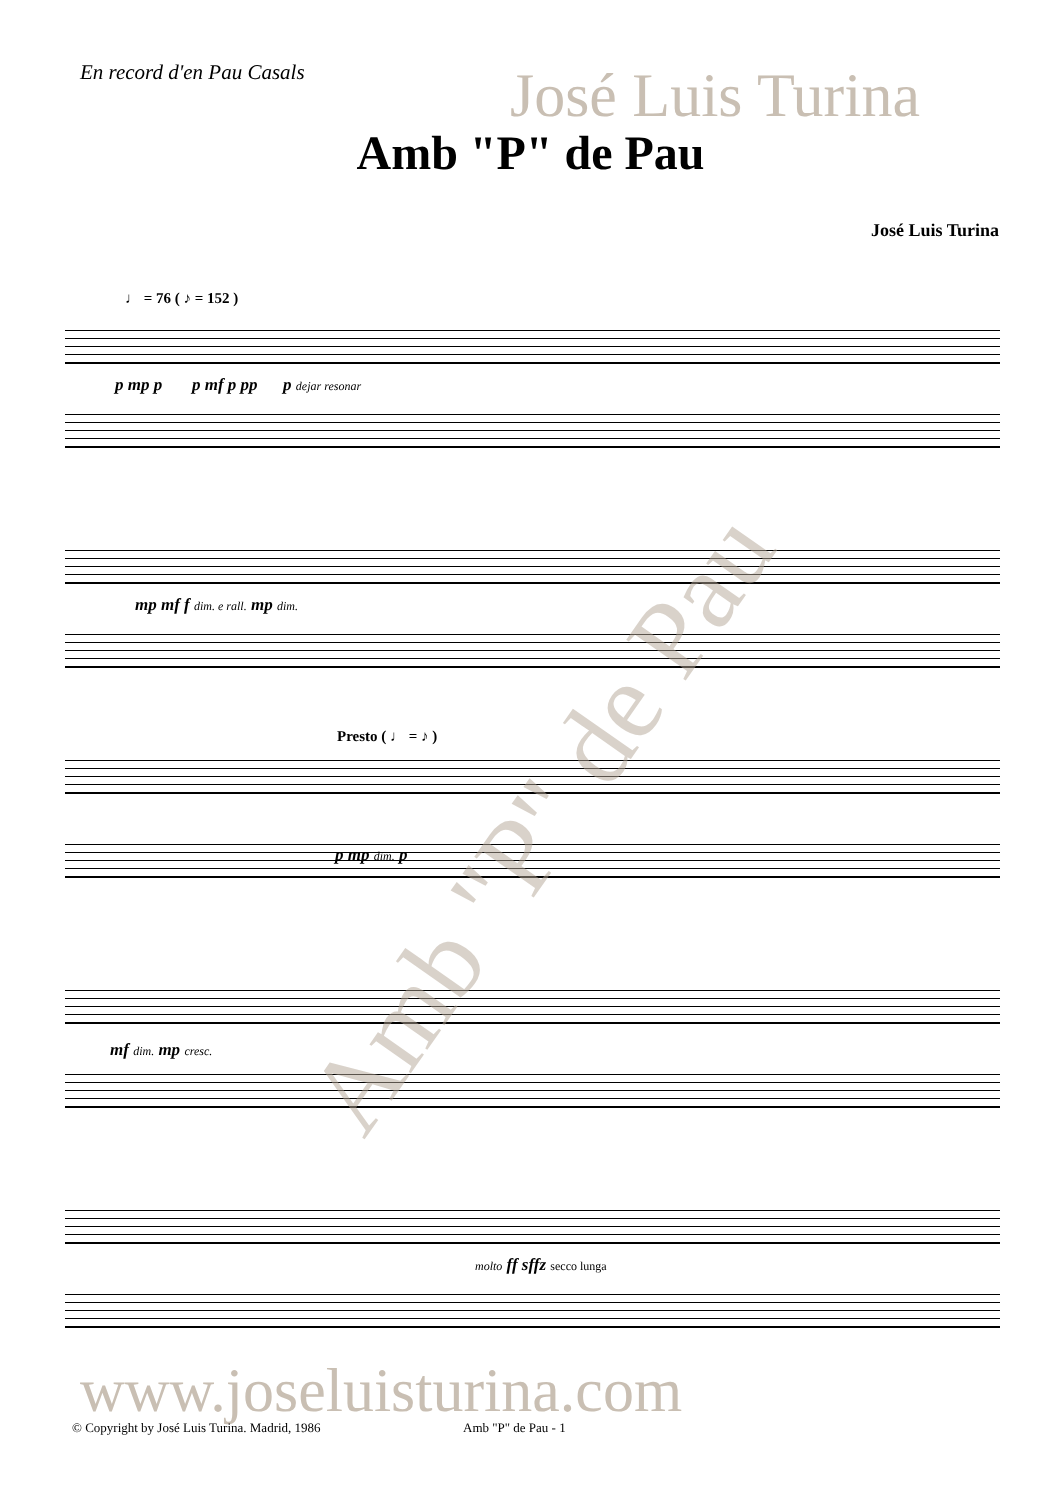En record d'en Pau Casals José Luis Turina
Amb "P" de Pau
José Luis Turina
♩ = 76 ( ♪ = 152 )
p mp p p mf p pp p dejar resonar
mp mf f dim. e rall. mp dim.
Presto ( ♩ = ♪ )
p mp dim. p
mf dim. mp cresc.
molto ff sffz secco lunga
Amb "P" de Pau
www.joseluisturina.com
© Copyright by José Luis Turina. Madrid, 1986
Amb "P" de Pau - 1